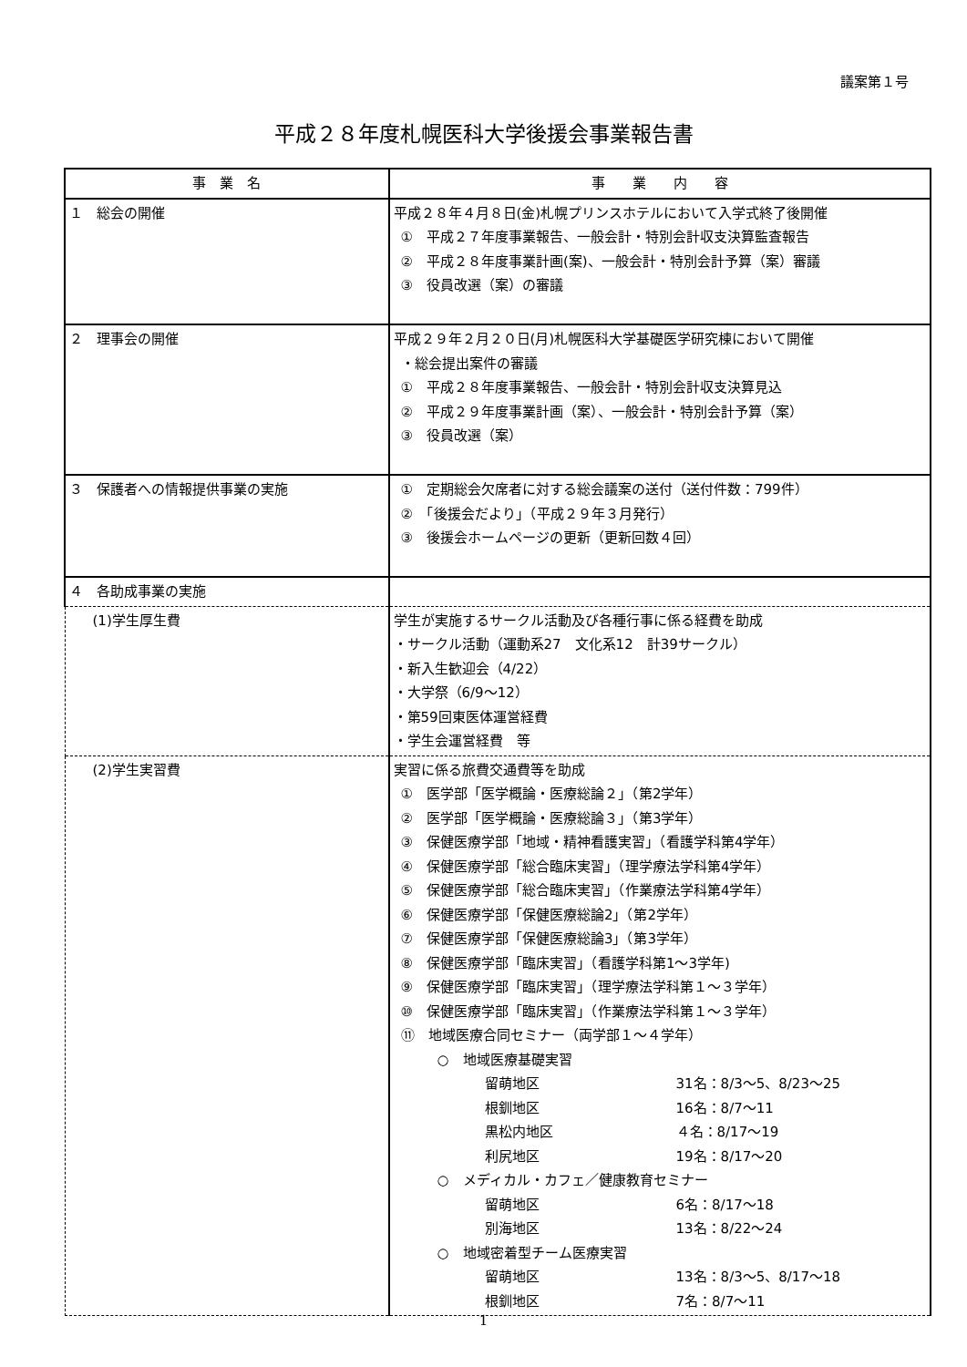議案第１号
平成２８年度札幌医科大学後援会事業報告書
| 事 業 名 | 事 業 内 容 |
| --- | --- |
| １ 総会の開催 | 平成２８年４月８日(金)札幌プリンスホテルにおいて入学式終了後開催 ① 平成２７年度事業報告、一般会計・特別会計収支決算監査報告 ② 平成２８年度事業計画(案)、一般会計・特別会計予算（案）審議 ③ 役員改選（案）の審議 |
| ２ 理事会の開催 | 平成２９年２月２０日(月)札幌医科大学基礎医学研究棟において開催 ・総会提出案件の審議 ① 平成２８年度事業報告、一般会計・特別会計収支決算見込 ② 平成２９年度事業計画（案）、一般会計・特別会計予算（案） ③ 役員改選（案） |
| ３ 保護者への情報提供事業の実施 | ① 定期総会欠席者に対する総会議案の送付（送付件数：799件） ② 「後援会だより」（平成２９年３月発行） ③ 後援会ホームページの更新（更新回数４回） |
| ４ 各助成事業の実施 | |
| (1)学生厚生費 | 学生が実施するサークル活動及び各種行事に係る経費を助成 ・サークル活動（運動系27 文化系12 計39サークル） ・新入生歓迎会（4/22） ・大学祭（6/9～12） ・第59回東医体運営経費 ・学生会運営経費 等 |
| (2)学生実習費 | 実習に係る旅費交通費等を助成 ① 医学部「医学概論・医療総論２」（第2学年） ② 医学部「医学概論・医療総論３」（第3学年） ③ 保健医療学部「地域・精神看護実習」（看護学科第4学年） ④ 保健医療学部「総合臨床実習」（理学療法学科第4学年） ⑤ 保健医療学部「総合臨床実習」（作業療法学科第4学年） ⑥ 保健医療学部「保健医療総論2」（第2学年） ⑦ 保健医療学部「保健医療総論3」（第3学年） ⑧ 保健医療学部「臨床実習」（看護学科第1～3学年) ⑨ 保健医療学部「臨床実習」（理学療法学科第１～３学年） ⑩ 保健医療学部「臨床実習」（作業療法学科第１～３学年） ⑪ 地域医療合同セミナー（両学部１～４学年） ○ 地域医療基礎実習 留萌地区 31名：8/3～5、8/23～25 根釧地区 16名：8/7～11 黒松内地区 ４名：8/17～19 利尻地区 19名：8/17～20 ○ メディカル・カフェ／健康教育セミナー 留萌地区 6名：8/17～18 別海地区 13名：8/22～24 ○ 地域密着型チーム医療実習 留萌地区 13名：8/3～5、8/17～18 根釧地区 7名：8/7～11 |
1